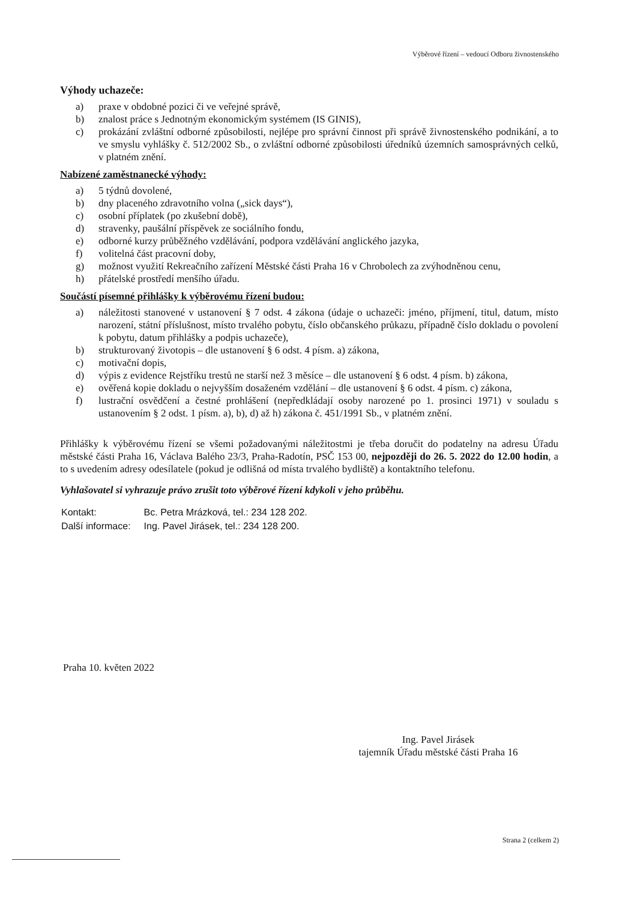Výběrové řízení – vedoucí Odboru živnostenského
Výhody uchazeče:
a) praxe v obdobné pozici či ve veřejné správě,
b) znalost práce s Jednotným ekonomickým systémem (IS GINIS),
c) prokázání zvláštní odborné způsobilosti, nejlépe pro správní činnost při správě živnostenského podnikání, a to ve smyslu vyhlášky č. 512/2002 Sb., o zvláštní odborné způsobilosti úředníků územních samosprávných celků, v platném znění.
Nabízené zaměstnanecké výhody:
a) 5 týdnů dovolené,
b) dny placeného zdravotního volna („sick days“),
c) osobní příplatek (po zkušební době),
d) stravenky, paušální příspěvek ze sociálního fondu,
e) odborné kurzy průběžného vzdělávání, podpora vzdělávání anglického jazyka,
f) volitelná část pracovní doby,
g) možnost využití Rekreačního zařízení Městské části Praha 16 v Chrobolech za zvýhodněnou cenu,
h) přátelské prostředí menšího úřadu.
Součástí písemné přihlášky k výběrovému řízení budou:
a) náležitosti stanovené v ustanovení § 7 odst. 4 zákona (údaje o uchazeči: jméno, příjmení, titul, datum, místo narození, státní příslušnost, místo trvalého pobytu, číslo občanského průkazu, případně číslo dokladu o povolení k pobytu, datum přihlášky a podpis uchazeče),
b) strukturovaný životopis – dle ustanovení § 6 odst. 4 písm. a) zákona,
c) motivační dopis,
d) výpis z evidence Rejstříku trestů ne starší než 3 měsíce – dle ustanovení § 6 odst. 4 písm. b) zákona,
e) ověřená kopie dokladu o nejvyšším dosaženém vzdělání – dle ustanovení § 6 odst. 4 písm. c) zákona,
f) lustrační osvědčení a čestné prohlášení (nepředkládají osoby narozené po 1. prosinci 1971) v souladu s ustanovením § 2 odst. 1 písm. a), b), d) až h) zákona č. 451/1991 Sb., v platném znění.
Přihlášky k výběrovému řízení se všemi požadovanými náležitostmi je třeba doručit do podatelny na adresu Úřadu městské části Praha 16, Václava Balého 23/3, Praha-Radotín, PSČ 153 00, nejpozději do 26. 5. 2022 do 12.00 hodin, a to s uvedením adresy odesílatele (pokud je odlišná od místa trvalého bydliště) a kontaktního telefonu.
Vyhlašovatel si vyhrazuje právo zrušit toto výběrové řízení kdykoli v jeho průběhu.
| Kontakt: | Bc. Petra Mrázková, tel.: 234 128 202. |
| Další informace: | Ing. Pavel Jirásek, tel.: 234 128 200. |
Praha 10. květen 2022
Ing. Pavel Jirásek
tajemník Úřadu městské části Praha 16
Strana 2 (celkem 2)